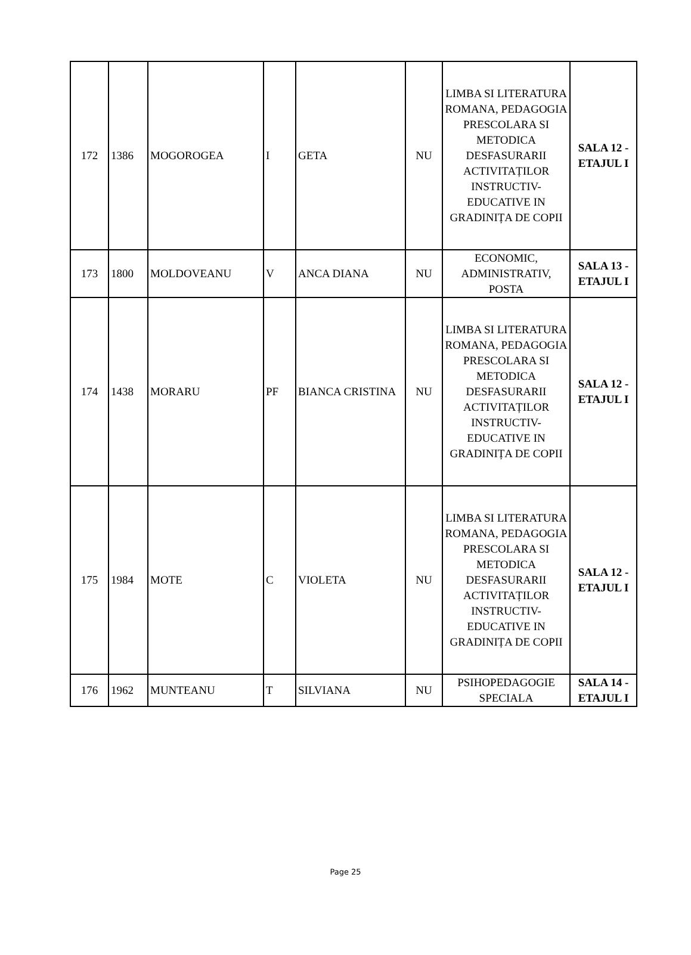| 172 | 1386 | MOGOROGEA | I | GETA | NU | LIMBA SI LITERATURA ROMANA, PEDAGOGIA PRESCOLARA SI METODICA DESFASURARII ACTIVITAȚILOR INSTRUCTIV-EDUCATIVE IN GRADINIȚA DE COPII | SALA 12 - ETAJUL I |
| 173 | 1800 | MOLDOVEANU | V | ANCA DIANA | NU | ECONOMIC, ADMINISTRATIV, POSTA | SALA 13 - ETAJUL I |
| 174 | 1438 | MORARU | PF | BIANCA CRISTINA | NU | LIMBA SI LITERATURA ROMANA, PEDAGOGIA PRESCOLARA SI METODICA DESFASURARII ACTIVITAȚILOR INSTRUCTIV-EDUCATIVE IN GRADINIȚA DE COPII | SALA 12 - ETAJUL I |
| 175 | 1984 | MOTE | C | VIOLETA | NU | LIMBA SI LITERATURA ROMANA, PEDAGOGIA PRESCOLARA SI METODICA DESFASURARII ACTIVITAȚILOR INSTRUCTIV-EDUCATIVE IN GRADINIȚA DE COPII | SALA 12 - ETAJUL I |
| 176 | 1962 | MUNTEANU | T | SILVIANA | NU | PSIHOPEDAGOGIE SPECIALA | SALA 14 - ETAJUL I |
Page 25